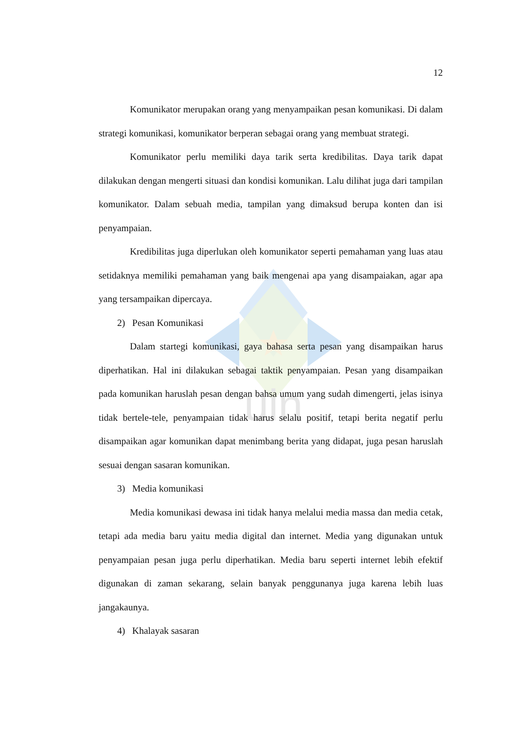uin
12
Komunikator merupakan orang yang menyampaikan pesan komunikasi. Di dalam strategi komunikasi, komunikator berperan sebagai orang yang membuat strategi.
Komunikator perlu memiliki daya tarik serta kredibilitas. Daya tarik dapat dilakukan dengan mengerti situasi dan kondisi komunikan. Lalu dilihat juga dari tampilan komunikator. Dalam sebuah media, tampilan yang dimaksud berupa konten dan isi penyampaian.
Kredibilitas juga diperlukan oleh komunikator seperti pemahaman yang luas atau setidaknya memiliki pemahaman yang baik mengenai apa yang disampaiakan, agar apa yang tersampaikan dipercaya.
2) Pesan Komunikasi
Dalam startegi komunikasi, gaya bahasa serta pesan yang disampaikan harus diperhatikan. Hal ini dilakukan sebagai taktik penyampaian. Pesan yang disampaikan pada komunikan haruslah pesan dengan bahsa umum yang sudah dimengerti, jelas isinya tidak bertele-tele, penyampaian tidak harus selalu positif, tetapi berita negatif perlu disampaikan agar komunikan dapat menimbang berita yang didapat, juga pesan haruslah sesuai dengan sasaran komunikan.
3) Media komunikasi
Media komunikasi dewasa ini tidak hanya melalui media massa dan media cetak, tetapi ada media baru yaitu media digital dan internet. Media yang digunakan untuk penyampaian pesan juga perlu diperhatikan. Media baru seperti internet lebih efektif digunakan di zaman sekarang, selain banyak penggunanya juga karena lebih luas jangakaunya.
4) Khalayak sasaran